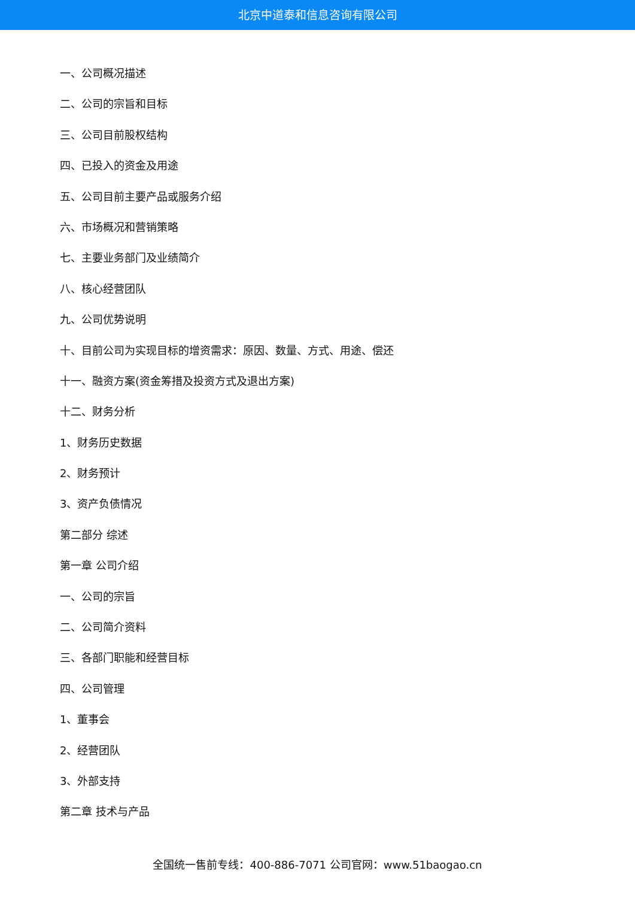北京中道泰和信息咨询有限公司
一、公司概况描述
二、公司的宗旨和目标
三、公司目前股权结构
四、已投入的资金及用途
五、公司目前主要产品或服务介绍
六、市场概况和营销策略
七、主要业务部门及业绩简介
八、核心经营团队
九、公司优势说明
十、目前公司为实现目标的增资需求：原因、数量、方式、用途、偿还
十一、融资方案(资金筹措及投资方式及退出方案)
十二、财务分析
1、财务历史数据
2、财务预计
3、资产负债情况
第二部分 综述
第一章 公司介绍
一、公司的宗旨
二、公司简介资料
三、各部门职能和经营目标
四、公司管理
1、董事会
2、经营团队
3、外部支持
第二章 技术与产品
全国统一售前专线：400-886-7071 公司官网：www.51baogao.cn